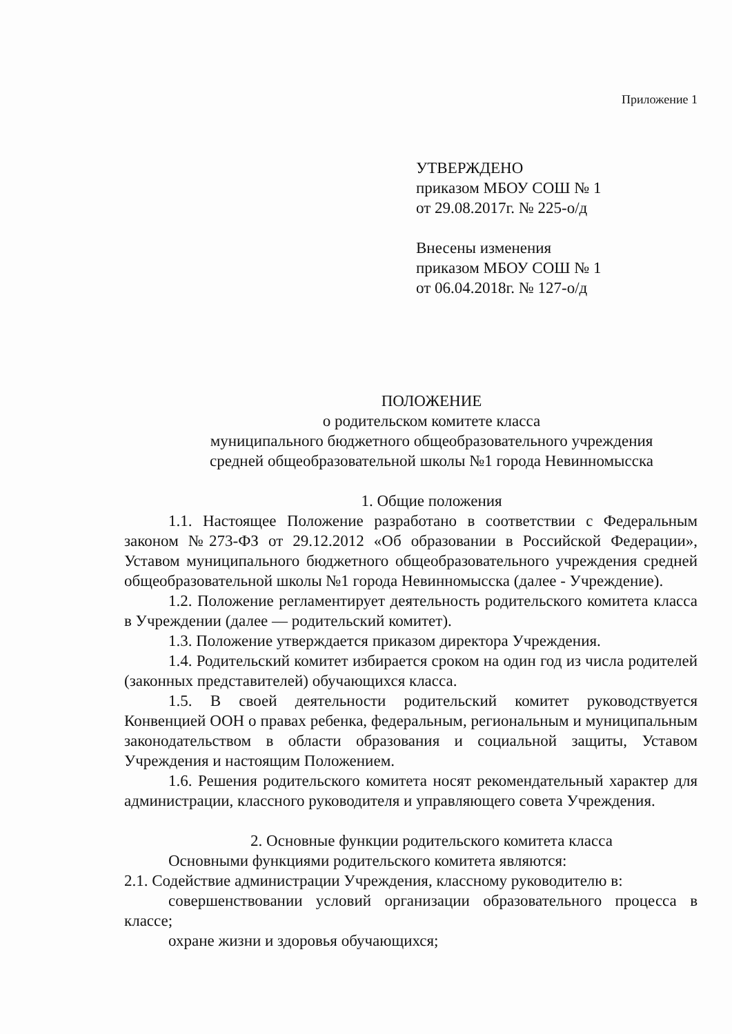Приложение 1
УТВЕРЖДЕНО
приказом МБОУ СОШ № 1
от 29.08.2017г. № 225-о/д
Внесены изменения
приказом МБОУ СОШ № 1
от 06.04.2018г. № 127-о/д
ПОЛОЖЕНИЕ
о родительском комитете класса
муниципального бюджетного общеобразовательного учреждения
средней общеобразовательной школы №1 города Невинномысска
1. Общие положения
1.1. Настоящее Положение разработано в соответствии с Федеральным законом №273-ФЗ от 29.12.2012 «Об образовании в Российской Федерации», Уставом муниципального бюджетного общеобразовательного учреждения средней общеобразовательной школы №1 города Невинномысска (далее - Учреждение).
1.2. Положение регламентирует деятельность родительского комитета класса в Учреждении (далее — родительский комитет).
1.3. Положение утверждается приказом директора Учреждения.
1.4. Родительский комитет избирается сроком на один год из числа родителей (законных представителей) обучающихся класса.
1.5. В своей деятельности родительский комитет руководствуется Конвенцией ООН о правах ребенка, федеральным, региональным и муниципальным законодательством в области образования и социальной защиты, Уставом Учреждения и настоящим Положением.
1.6. Решения родительского комитета носят рекомендательный характер для администрации, классного руководителя и управляющего совета Учреждения.
2. Основные функции родительского комитета класса
Основными функциями родительского комитета являются:
2.1. Содействие администрации Учреждения, классному руководителю в:
совершенствовании условий организации образовательного процесса в классе;
охране жизни и здоровья обучающихся;